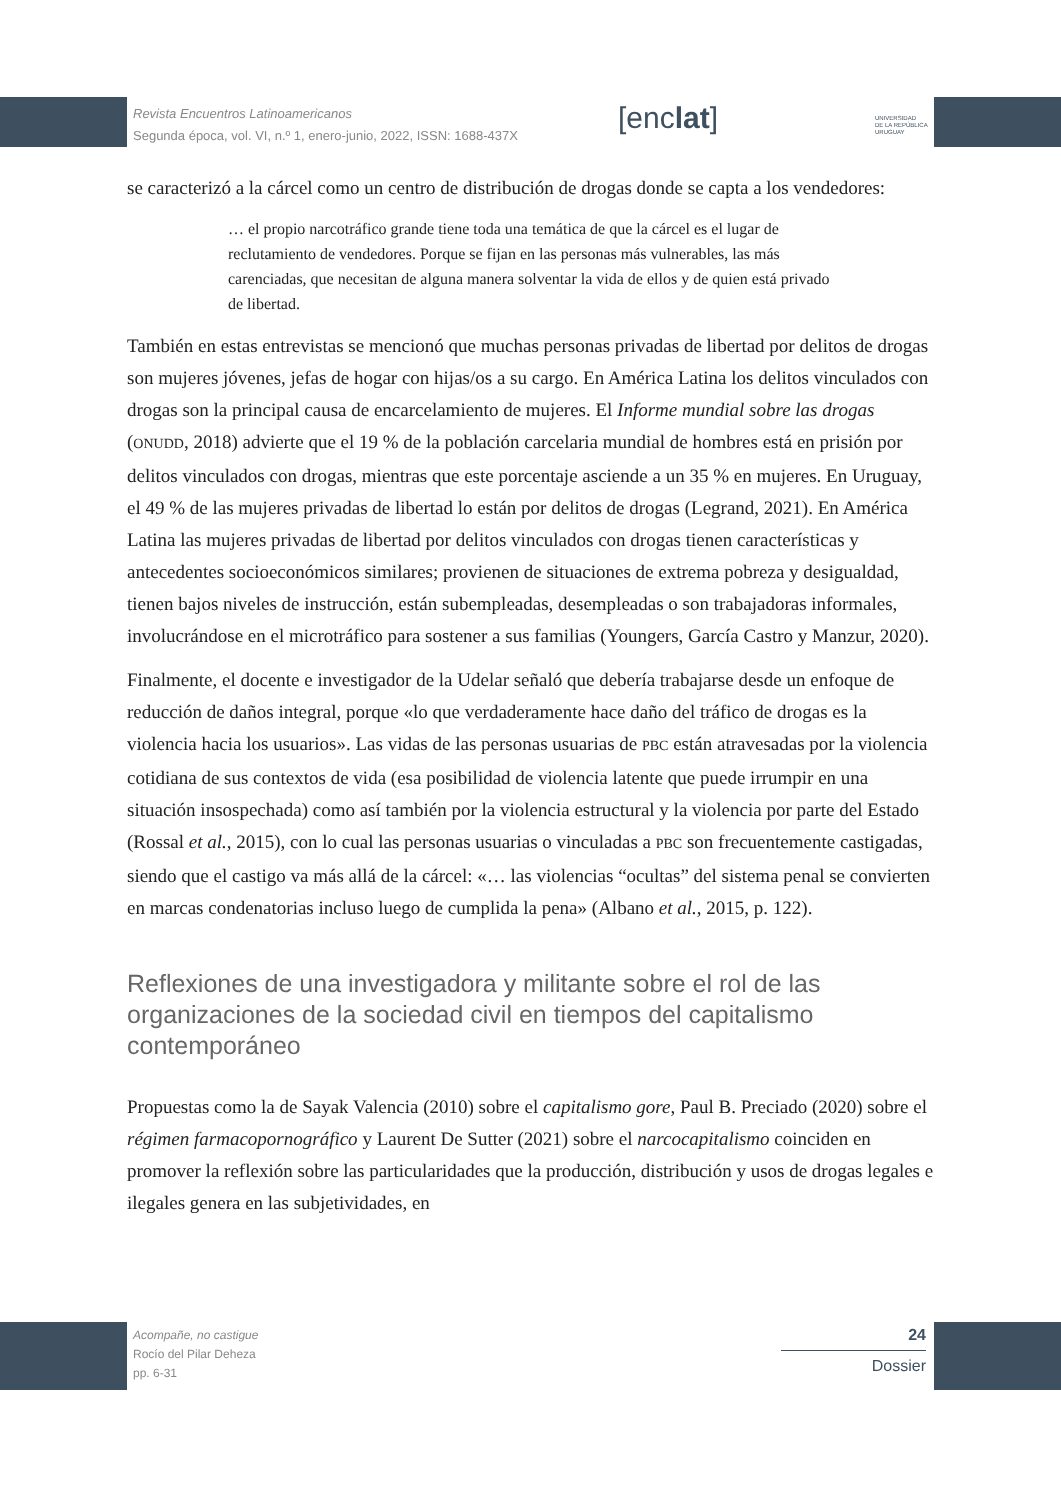Revista Encuentros Latinoamericanos
Segunda época, vol. VI, n.º 1, enero-junio, 2022, ISSN: 1688-437X
[enclat]
UNIVERSIDAD
DE LA REPÚBLICA
URUGUAY
se caracterizó a la cárcel como un centro de distribución de drogas donde se capta a los vendedores:
… el propio narcotráfico grande tiene toda una temática de que la cárcel es el lugar de reclutamiento de vendedores. Porque se fijan en las personas más vulnerables, las más carenciadas, que necesitan de alguna manera solventar la vida de ellos y de quien está privado de libertad.
También en estas entrevistas se mencionó que muchas personas privadas de libertad por delitos de drogas son mujeres jóvenes, jefas de hogar con hijas/os a su cargo. En América Latina los delitos vinculados con drogas son la principal causa de encarcelamiento de mujeres. El Informe mundial sobre las drogas (ONUDD, 2018) advierte que el 19 % de la población carcelaria mundial de hombres está en prisión por delitos vinculados con drogas, mientras que este porcentaje asciende a un 35 % en mujeres. En Uruguay, el 49 % de las mujeres privadas de libertad lo están por delitos de drogas (Legrand, 2021). En América Latina las mujeres privadas de libertad por delitos vinculados con drogas tienen características y antecedentes socioeconómicos similares; provienen de situaciones de extrema pobreza y desigualdad, tienen bajos niveles de instrucción, están subempleadas, desempleadas o son trabajadoras informales, involucrándose en el microtráfico para sostener a sus familias (Youngers, García Castro y Manzur, 2020).
Finalmente, el docente e investigador de la Udelar señaló que debería trabajarse desde un enfoque de reducción de daños integral, porque «lo que verdaderamente hace daño del tráfico de drogas es la violencia hacia los usuarios». Las vidas de las personas usuarias de PBC están atravesadas por la violencia cotidiana de sus contextos de vida (esa posibilidad de violencia latente que puede irrumpir en una situación insospechada) como así también por la violencia estructural y la violencia por parte del Estado (Rossal et al., 2015), con lo cual las personas usuarias o vinculadas a PBC son frecuentemente castigadas, siendo que el castigo va más allá de la cárcel: «… las violencias “ocultas” del sistema penal se convierten en marcas condenatorias incluso luego de cumplida la pena» (Albano et al., 2015, p. 122).
Reflexiones de una investigadora y militante sobre el rol de las organizaciones de la sociedad civil en tiempos del capitalismo contemporáneo
Propuestas como la de Sayak Valencia (2010) sobre el capitalismo gore, Paul B. Preciado (2020) sobre el régimen farmacopornográfico y Laurent De Sutter (2021) sobre el narcocapitalismo coinciden en promover la reflexión sobre las particularidades que la producción, distribución y usos de drogas legales e ilegales genera en las subjetividades, en
Acompañe, no castigue
Rocío del Pilar Deheza
pp. 6-31
24
Dossier